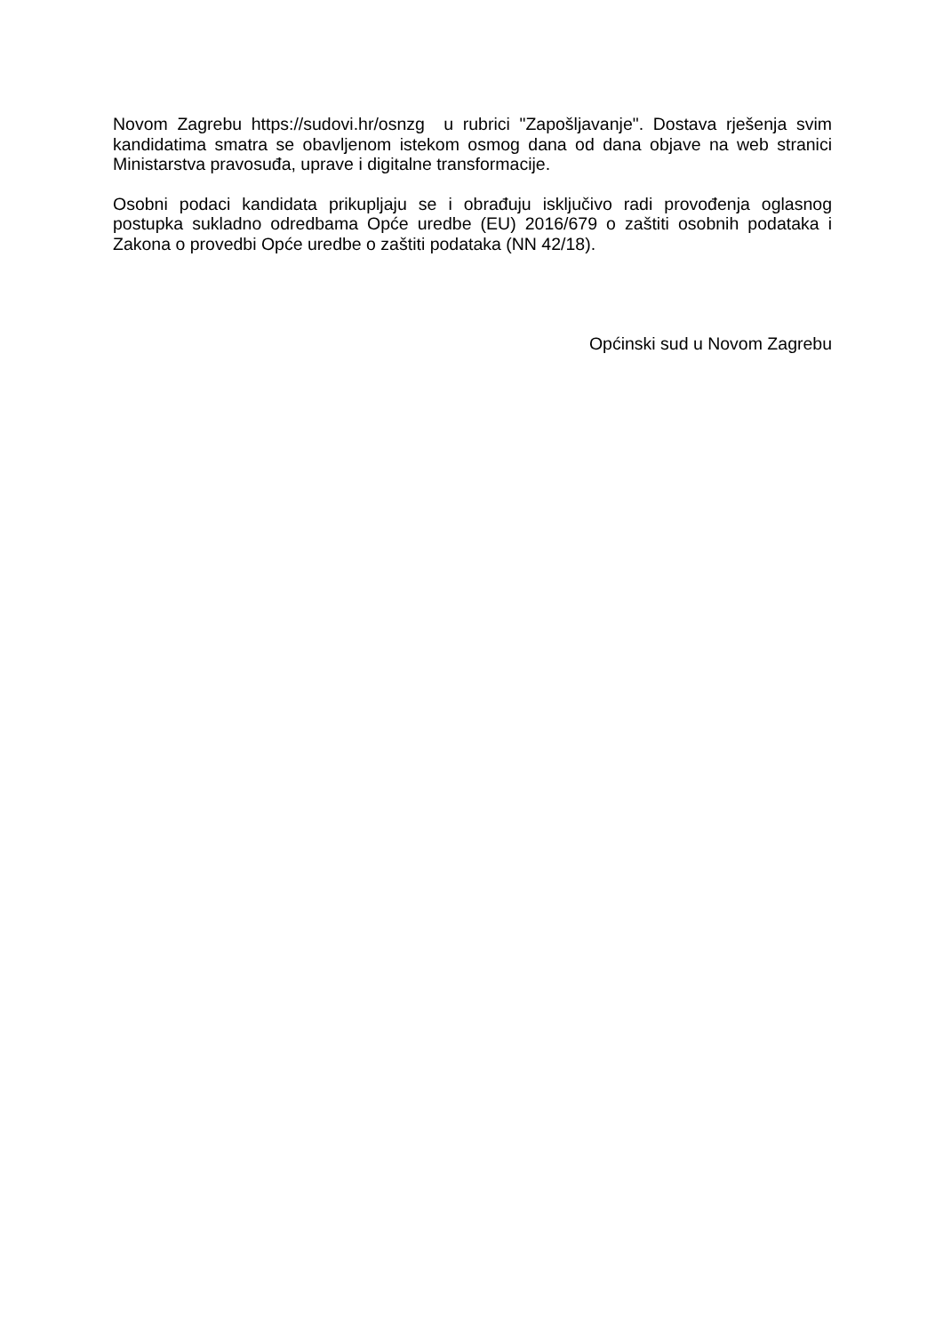Novom Zagrebu https://sudovi.hr/osnzg u rubrici "Zapošljavanje". Dostava rješenja svim kandidatima smatra se obavljenom istekom osmog dana od dana objave na web stranici Ministarstva pravosuđa, uprave i digitalne transformacije.
Osobni podaci kandidata prikupljaju se i obrađuju isključivo radi provođenja oglasnog postupka sukladno odredbama Opće uredbe (EU) 2016/679 o zaštiti osobnih podataka i Zakona o provedbi Opće uredbe o zaštiti podataka (NN 42/18).
Općinski sud u Novom Zagrebu